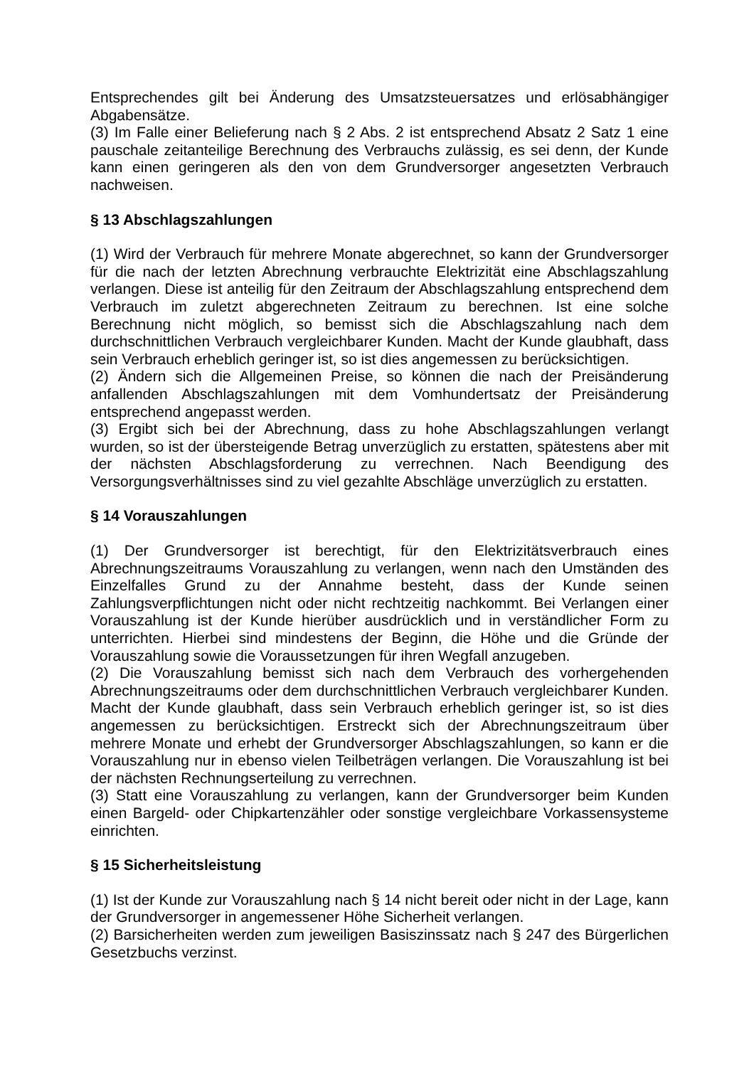Entsprechendes gilt bei Änderung des Umsatzsteuersatzes und erlösabhängiger Abgabensätze.
(3) Im Falle einer Belieferung nach § 2 Abs. 2 ist entsprechend Absatz 2 Satz 1 eine pauschale zeitanteilige Berechnung des Verbrauchs zulässig, es sei denn, der Kunde kann einen geringeren als den von dem Grundversorger angesetzten Verbrauch nachweisen.
§ 13 Abschlagszahlungen
(1) Wird der Verbrauch für mehrere Monate abgerechnet, so kann der Grundversorger für die nach der letzten Abrechnung verbrauchte Elektrizität eine Abschlagszahlung verlangen. Diese ist anteilig für den Zeitraum der Abschlagszahlung entsprechend dem Verbrauch im zuletzt abgerechneten Zeitraum zu berechnen. Ist eine solche Berechnung nicht möglich, so bemisst sich die Abschlagszahlung nach dem durchschnittlichen Verbrauch vergleichbarer Kunden. Macht der Kunde glaubhaft, dass sein Verbrauch erheblich geringer ist, so ist dies angemessen zu berücksichtigen.
(2) Ändern sich die Allgemeinen Preise, so können die nach der Preisänderung anfallenden Abschlagszahlungen mit dem Vomhundertsatz der Preisänderung entsprechend angepasst werden.
(3) Ergibt sich bei der Abrechnung, dass zu hohe Abschlagszahlungen verlangt wurden, so ist der übersteigende Betrag unverzüglich zu erstatten, spätestens aber mit der nächsten Abschlagsforderung zu verrechnen. Nach Beendigung des Versorgungsverhältnisses sind zu viel gezahlte Abschläge unverzüglich zu erstatten.
§ 14 Vorauszahlungen
(1) Der Grundversorger ist berechtigt, für den Elektrizitätsverbrauch eines Abrechnungszeitraums Vorauszahlung zu verlangen, wenn nach den Umständen des Einzelfalles Grund zu der Annahme besteht, dass der Kunde seinen Zahlungsverpflichtungen nicht oder nicht rechtzeitig nachkommt. Bei Verlangen einer Vorauszahlung ist der Kunde hierüber ausdrücklich und in verständlicher Form zu unterrichten. Hierbei sind mindestens der Beginn, die Höhe und die Gründe der Vorauszahlung sowie die Voraussetzungen für ihren Wegfall anzugeben.
(2) Die Vorauszahlung bemisst sich nach dem Verbrauch des vorhergehenden Abrechnungszeitraums oder dem durchschnittlichen Verbrauch vergleichbarer Kunden. Macht der Kunde glaubhaft, dass sein Verbrauch erheblich geringer ist, so ist dies angemessen zu berücksichtigen. Erstreckt sich der Abrechnungszeitraum über mehrere Monate und erhebt der Grundversorger Abschlagszahlungen, so kann er die Vorauszahlung nur in ebenso vielen Teilbeträgen verlangen. Die Vorauszahlung ist bei der nächsten Rechnungserteilung zu verrechnen.
(3) Statt eine Vorauszahlung zu verlangen, kann der Grundversorger beim Kunden einen Bargeld- oder Chipkartenzähler oder sonstige vergleichbare Vorkassensysteme einrichten.
§ 15 Sicherheitsleistung
(1) Ist der Kunde zur Vorauszahlung nach § 14 nicht bereit oder nicht in der Lage, kann der Grundversorger in angemessener Höhe Sicherheit verlangen.
(2) Barsicherheiten werden zum jeweiligen Basiszinssatz nach § 247 des Bürgerlichen Gesetzbuchs verzinst.